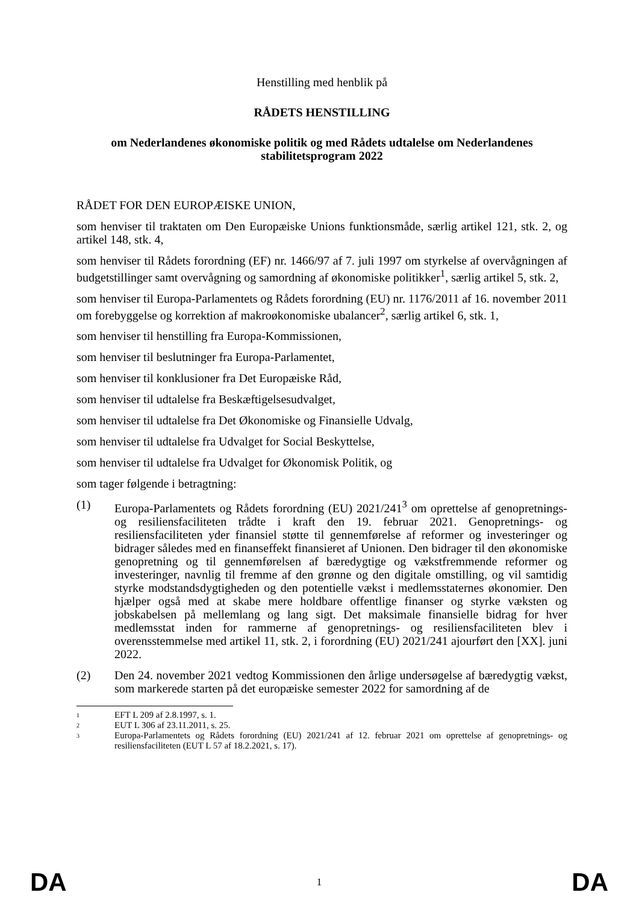Henstilling med henblik på
RÅDETS HENSTILLING
om Nederlandenes økonomiske politik og med Rådets udtalelse om Nederlandenes stabilitetsprogram 2022
RÅDET FOR DEN EUROPÆISKE UNION,
som henviser til traktaten om Den Europæiske Unions funktionsmåde, særlig artikel 121, stk. 2, og artikel 148, stk. 4,
som henviser til Rådets forordning (EF) nr. 1466/97 af 7. juli 1997 om styrkelse af overvågningen af budgetstillinger samt overvågning og samordning af økonomiske politikker<sup>1</sup>, særlig artikel 5, stk. 2,
som henviser til Europa-Parlamentets og Rådets forordning (EU) nr. 1176/2011 af 16. november 2011 om forebyggelse og korrektion af makroøkonomiske ubalancer<sup>2</sup>, særlig artikel 6, stk. 1,
som henviser til henstilling fra Europa-Kommissionen,
som henviser til beslutninger fra Europa-Parlamentet,
som henviser til konklusioner fra Det Europæiske Råd,
som henviser til udtalelse fra Beskæftigelsesudvalget,
som henviser til udtalelse fra Det Økonomiske og Finansielle Udvalg,
som henviser til udtalelse fra Udvalget for Social Beskyttelse,
som henviser til udtalelse fra Udvalget for Økonomisk Politik, og
som tager følgende i betragtning:
(1) Europa-Parlamentets og Rådets forordning (EU) 2021/241<sup>3</sup> om oprettelse af genopretnings- og resiliensfaciliteten trådte i kraft den 19. februar 2021. Genopretnings- og resiliensfaciliteten yder finansiel støtte til gennemførelse af reformer og investeringer og bidrager således med en finanseffekt finansieret af Unionen. Den bidrager til den økonomiske genopretning og til gennemførelsen af bæredygtige og vækstfremmende reformer og investeringer, navnlig til fremme af den grønne og den digitale omstilling, og vil samtidig styrke modstandsdygtigheden og den potentielle vækst i medlemsstaternes økonomier. Den hjælper også med at skabe mere holdbare offentlige finanser og styrke væksten og jobskabelsen på mellemlang og lang sigt. Det maksimale finansielle bidrag for hver medlemsstat inden for rammerne af genopretnings- og resiliensfaciliteten blev i overensstemmelse med artikel 11, stk. 2, i forordning (EU) 2021/241 ajourført den [XX]. juni 2022.
(2) Den 24. november 2021 vedtog Kommissionen den årlige undersøgelse af bæredygtig vækst, som markerede starten på det europæiske semester 2022 for samordning af de
1 EFT L 209 af 2.8.1997, s. 1.
2 EUT L 306 af 23.11.2011, s. 25.
3 Europa-Parlamentets og Rådets forordning (EU) 2021/241 af 12. februar 2021 om oprettelse af genopretnings- og resiliensfaciliteten (EUT L 57 af 18.2.2021, s. 17).
DA 1 DA